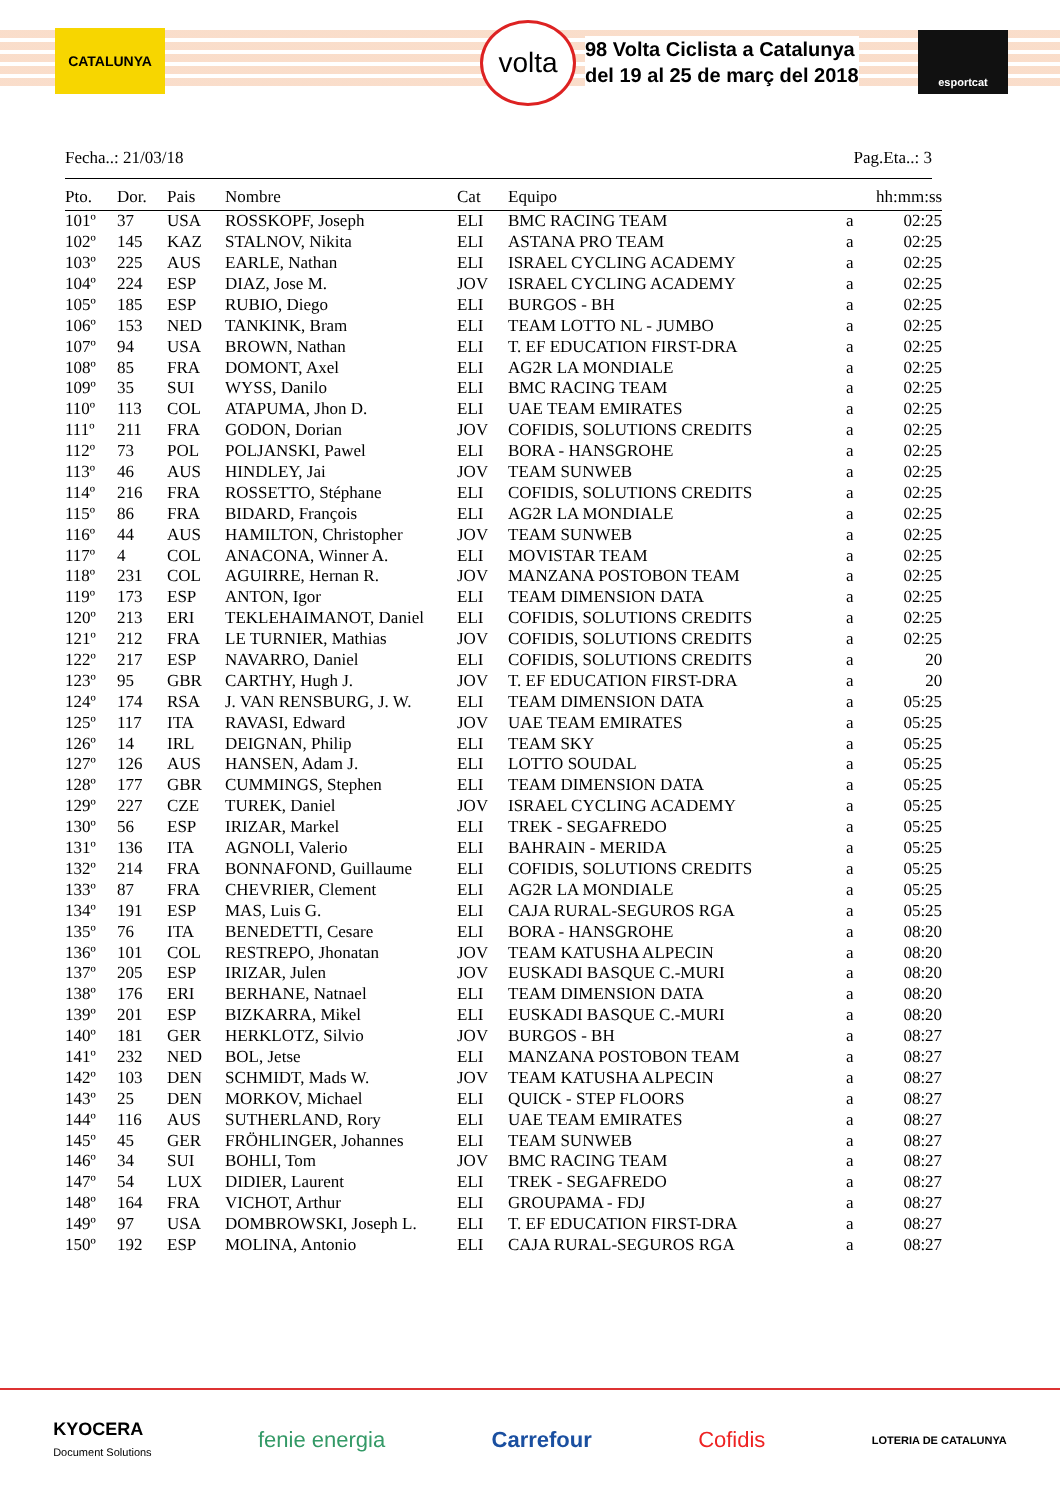CATALUNYA volta
98 Volta Ciclista a Catalunya
del 19 al 25 de març del 2018
esportcat
Fecha..: 21/03/18 Pag.Eta..: 3
| Pto. | Dor. | Pais | Nombre | Cat | Equipo | | hh:mm:ss |
| --- | --- | --- | --- | --- | --- | --- | --- |
| 101º | 37 | USA | ROSSKOPF, Joseph | ELI | BMC RACING TEAM | a | 02:25 |
| 102º | 145 | KAZ | STALNOV, Nikita | ELI | ASTANA PRO TEAM | a | 02:25 |
| 103º | 225 | AUS | EARLE, Nathan | ELI | ISRAEL CYCLING ACADEMY | a | 02:25 |
| 104º | 224 | ESP | DIAZ, Jose M. | JOV | ISRAEL CYCLING ACADEMY | a | 02:25 |
| 105º | 185 | ESP | RUBIO, Diego | ELI | BURGOS - BH | a | 02:25 |
| 106º | 153 | NED | TANKINK, Bram | ELI | TEAM LOTTO NL - JUMBO | a | 02:25 |
| 107º | 94 | USA | BROWN, Nathan | ELI | T. EF EDUCATION FIRST-DRA | a | 02:25 |
| 108º | 85 | FRA | DOMONT, Axel | ELI | AG2R LA MONDIALE | a | 02:25 |
| 109º | 35 | SUI | WYSS, Danilo | ELI | BMC RACING TEAM | a | 02:25 |
| 110º | 113 | COL | ATAPUMA, Jhon D. | ELI | UAE TEAM EMIRATES | a | 02:25 |
| 111º | 211 | FRA | GODON, Dorian | JOV | COFIDIS, SOLUTIONS CREDITS | a | 02:25 |
| 112º | 73 | POL | POLJANSKI, Pawel | ELI | BORA - HANSGROHE | a | 02:25 |
| 113º | 46 | AUS | HINDLEY, Jai | JOV | TEAM SUNWEB | a | 02:25 |
| 114º | 216 | FRA | ROSSETTO, Stéphane | ELI | COFIDIS, SOLUTIONS CREDITS | a | 02:25 |
| 115º | 86 | FRA | BIDARD, François | ELI | AG2R LA MONDIALE | a | 02:25 |
| 116º | 44 | AUS | HAMILTON, Christopher | JOV | TEAM SUNWEB | a | 02:25 |
| 117º | 4 | COL | ANACONA, Winner A. | ELI | MOVISTAR TEAM | a | 02:25 |
| 118º | 231 | COL | AGUIRRE, Hernan R. | JOV | MANZANA POSTOBON TEAM | a | 02:25 |
| 119º | 173 | ESP | ANTON, Igor | ELI | TEAM DIMENSION DATA | a | 02:25 |
| 120º | 213 | ERI | TEKLEHAIMANOT, Daniel | ELI | COFIDIS, SOLUTIONS CREDITS | a | 02:25 |
| 121º | 212 | FRA | LE TURNIER, Mathias | JOV | COFIDIS, SOLUTIONS CREDITS | a | 02:25 |
| 122º | 217 | ESP | NAVARRO, Daniel | ELI | COFIDIS, SOLUTIONS CREDITS | a | 20 |
| 123º | 95 | GBR | CARTHY, Hugh J. | JOV | T. EF EDUCATION FIRST-DRA | a | 20 |
| 124º | 174 | RSA | J. VAN RENSBURG, J. W. | ELI | TEAM DIMENSION DATA | a | 05:25 |
| 125º | 117 | ITA | RAVASI, Edward | JOV | UAE TEAM EMIRATES | a | 05:25 |
| 126º | 14 | IRL | DEIGNAN, Philip | ELI | TEAM SKY | a | 05:25 |
| 127º | 126 | AUS | HANSEN, Adam J. | ELI | LOTTO SOUDAL | a | 05:25 |
| 128º | 177 | GBR | CUMMINGS, Stephen | ELI | TEAM DIMENSION DATA | a | 05:25 |
| 129º | 227 | CZE | TUREK, Daniel | JOV | ISRAEL CYCLING ACADEMY | a | 05:25 |
| 130º | 56 | ESP | IRIZAR, Markel | ELI | TREK - SEGAFREDO | a | 05:25 |
| 131º | 136 | ITA | AGNOLI, Valerio | ELI | BAHRAIN - MERIDA | a | 05:25 |
| 132º | 214 | FRA | BONNAFOND, Guillaume | ELI | COFIDIS, SOLUTIONS CREDITS | a | 05:25 |
| 133º | 87 | FRA | CHEVRIER, Clement | ELI | AG2R LA MONDIALE | a | 05:25 |
| 134º | 191 | ESP | MAS, Luis G. | ELI | CAJA RURAL-SEGUROS RGA | a | 05:25 |
| 135º | 76 | ITA | BENEDETTI, Cesare | ELI | BORA - HANSGROHE | a | 08:20 |
| 136º | 101 | COL | RESTREPO, Jhonatan | JOV | TEAM KATUSHA ALPECIN | a | 08:20 |
| 137º | 205 | ESP | IRIZAR, Julen | JOV | EUSKADI BASQUE C.-MURI | a | 08:20 |
| 138º | 176 | ERI | BERHANE, Natnael | ELI | TEAM DIMENSION DATA | a | 08:20 |
| 139º | 201 | ESP | BIZKARRA, Mikel | ELI | EUSKADI BASQUE C.-MURI | a | 08:20 |
| 140º | 181 | GER | HERKLOTZ, Silvio | JOV | BURGOS - BH | a | 08:27 |
| 141º | 232 | NED | BOL, Jetse | ELI | MANZANA POSTOBON TEAM | a | 08:27 |
| 142º | 103 | DEN | SCHMIDT, Mads W. | JOV | TEAM KATUSHA ALPECIN | a | 08:27 |
| 143º | 25 | DEN | MORKOV, Michael | ELI | QUICK - STEP FLOORS | a | 08:27 |
| 144º | 116 | AUS | SUTHERLAND, Rory | ELI | UAE TEAM EMIRATES | a | 08:27 |
| 145º | 45 | GER | FRÖHLINGER, Johannes | ELI | TEAM SUNWEB | a | 08:27 |
| 146º | 34 | SUI | BOHLI, Tom | JOV | BMC RACING TEAM | a | 08:27 |
| 147º | 54 | LUX | DIDIER, Laurent | ELI | TREK - SEGAFREDO | a | 08:27 |
| 148º | 164 | FRA | VICHOT, Arthur | ELI | GROUPAMA - FDJ | a | 08:27 |
| 149º | 97 | USA | DOMBROWSKI, Joseph L. | ELI | T. EF EDUCATION FIRST-DRA | a | 08:27 |
| 150º | 192 | ESP | MOLINA, Antonio | ELI | CAJA RURAL-SEGUROS RGA | a | 08:27 |
KYOCERA
Document Solutions fenie energia Carrefour Cofidis LOTERIA DE CATALUNYA